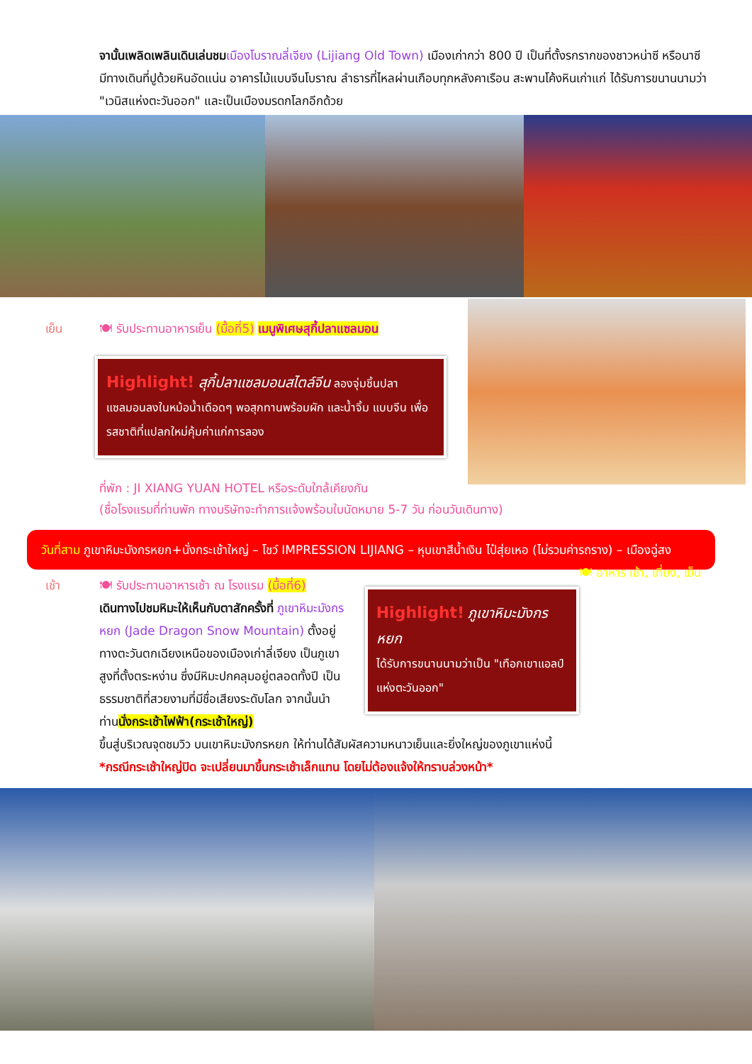จานั้นเพลิดเพลินเดินเล่นชม เมืองโบราณลี่เจียง (Lijiang Old Town) เมืองเก่ากว่า 800 ปี เป็นที่ตั้งรกรากของชาวหน่าซี หรือนาซี มีทางเดินที่ปูด้วยหินอัดแน่น อาคารไม้แบบจีนโบราณ ลำธารที่ไหลผ่านเกือบทุกหลังคาเรือน สะพานโค้งหินเก่าแก่ ได้รับการขนานนามว่า "เวนิสแห่งตะวันออก" และเป็นเมืองมรดกโลกอีกด้วย
เย็น 🍽 รับประทานอาหารเย็น (มื้อที่5) เมนูพิเศษสุกี้ปลาแซลมอน
Highlight! สุกี้ปลาแซลมอนสไตล์จีน ลองจุ่มชิ้นปลาแซลมอนลงในหม้อน้ำเดือดๆ พอสุกทานพร้อมผัก และน้ำจิ้ม แบบจีน เพื่อรสชาติที่แปลกใหม่คุ้มค่าแก่การลอง
ที่พัก : JI XIANG YUAN HOTEL หรือระดับใกล้เคียงกัน
(ชื่อโรงแรมที่ท่านพัก ทางบริษัทจะทำการแจ้งพร้อมใบนัดหมาย 5-7 วัน ก่อนวันเดินทาง)
วันที่สาม ภูเขาหิมะมังกรหยก+นั่งกระเช้าใหญ่ – โชว์ IMPRESSION LIJIANG – หุบเขาสีน้ำเงิน ไป๋สุ่ยเหอ (ไม่รวมค่ารถราง) – เมืองฉู่สง 🍽 อาหาร เช้า, เที่ยง, เย็น
เช้า 🍽 รับประทานอาหารเช้า ณ โรงแรม (มื้อที่6)
เดินทางไปชมหิมะให้เห็นกับตาสักครั้งที่ ภูเขาหิมะมังกรหยก (Jade Dragon Snow Mountain) ตั้งอยู่ทางตะวันตกเฉียงเหนือของเมืองเก่าลี่เจียง เป็นภูเขาสูงที่ตั้งตระหง่าน ซึ่งมีหิมะปกคลุมอยู่ตลอดทั้งปี เป็นธรรมชาติที่สวยงามที่มีชื่อเสียงระดับโลก จากนั้นนำท่านนั่งกระเช้าไฟฟ้า(กระเช้าใหญ่)
Highlight! ภูเขาหิมะมังกรหยก
ได้รับการขนานนามว่าเป็น "เทือกเขาแอลป์แห่งตะวันออก"
ขึ้นสู่บริเวณจุดชมวิว บนเขาหิมะมังกรหยก ให้ท่านได้สัมผัสความหนาวเย็นและยิ่งใหญ่ของภูเขาแห่งนี้
*กรณีกระเช้าใหญ่ปิด จะเปลี่ยนมาขึ้นกระเช้าเล็กแทน โดยไม่ต้องแจ้งให้ทราบล่วงหน้า*